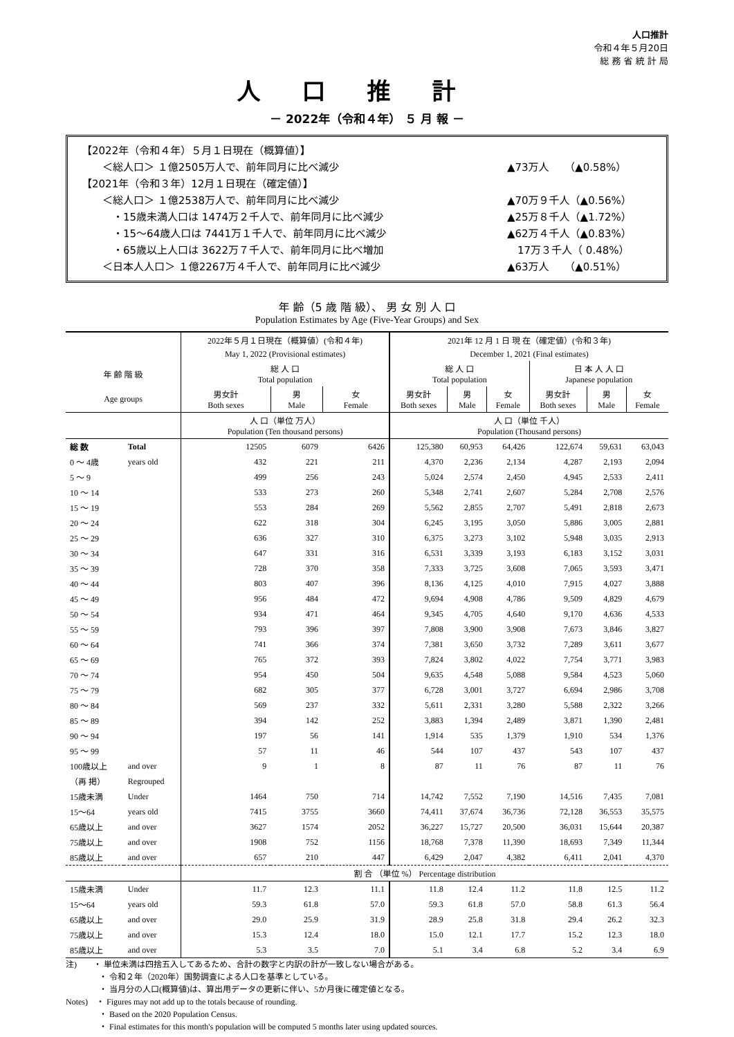人口推計
令和４年５月20日
総 務 省 統 計 局
人口推計
－ 2022年（令和４年） ５ 月 報 －
【2022年（令和４年）５月１日現在（概算値）】
　　＜総人口＞ １億2505万人で、前年同月に比べ減少 ▲73万人　　（▲0.58%）
【2021年（令和３年）12月１日現在（確定値）】
　　＜総人口＞ １億2538万人で、前年同月に比べ減少 ▲70万９千人（▲0.56%）
　　　・15歳未満人口は 1474万２千人で、前年同月に比べ減少 ▲25万８千人（▲1.72%）
　　　・15～64歳人口は 7441万１千人で、前年同月に比べ減少 ▲62万４千人（▲0.83%）
　　　・65歳以上人口は 3622万７千人で、前年同月に比べ増加　17万３千人（ 0.48%）
　　＜日本人人口＞ １億2267万４千人で、前年同月に比べ減少 ▲63万人　　（▲0.51%）
年 齢（5 歳 階 級）、 男 女 別 人 口
Population Estimates by Age (Five-Year Groups) and Sex
| | | 2022年５月１日現在（概算値）(令和４年) | | | 2021年 12 月 1 日 現 在（確定値）(令和３年) | | | | | |
| --- | --- | --- | --- | --- | --- | --- | --- | --- | --- | --- |
| | | May 1, 2022 (Provisional estimates) | | | December 1, 2021 (Final estimates) | | | | | |
| 年 齢 階 級 | | 総 人 口 Total population | | | 総 人 口 Total population | | | 日 本 人 人 口 Japanese population | | |
| Age groups | | 男女計 Both sexes | 男 Male | 女 Female | 男女計 Both sexes | 男 Male | 女 Female | 男女計 Both sexes | 男 Male | 女 Female |
| | | 人 口（単位 万人） Population (Ten thousand persons) | | | 人 口（単位 千人） Population (Thousand persons) | | | | | |
| 総 数 | Total | 12505 | 6079 | 6426 | 125,380 | 60,953 | 64,426 | 122,674 | 59,631 | 63,043 |
| 0 ～ 4歳 | years old | 432 | 221 | 211 | 4,370 | 2,236 | 2,134 | 4,287 | 2,193 | 2,094 |
| 5 ～ 9 | | 499 | 256 | 243 | 5,024 | 2,574 | 2,450 | 4,945 | 2,533 | 2,411 |
| 10 ～ 14 | | 533 | 273 | 260 | 5,348 | 2,741 | 2,607 | 5,284 | 2,708 | 2,576 |
| 15 ～ 19 | | 553 | 284 | 269 | 5,562 | 2,855 | 2,707 | 5,491 | 2,818 | 2,673 |
| 20 ～ 24 | | 622 | 318 | 304 | 6,245 | 3,195 | 3,050 | 5,886 | 3,005 | 2,881 |
| 25 ～ 29 | | 636 | 327 | 310 | 6,375 | 3,273 | 3,102 | 5,948 | 3,035 | 2,913 |
| 30 ～ 34 | | 647 | 331 | 316 | 6,531 | 3,339 | 3,193 | 6,183 | 3,152 | 3,031 |
| 35 ～ 39 | | 728 | 370 | 358 | 7,333 | 3,725 | 3,608 | 7,065 | 3,593 | 3,471 |
| 40 ～ 44 | | 803 | 407 | 396 | 8,136 | 4,125 | 4,010 | 7,915 | 4,027 | 3,888 |
| 45 ～ 49 | | 956 | 484 | 472 | 9,694 | 4,908 | 4,786 | 9,509 | 4,829 | 4,679 |
| 50 ～ 54 | | 934 | 471 | 464 | 9,345 | 4,705 | 4,640 | 9,170 | 4,636 | 4,533 |
| 55 ～ 59 | | 793 | 396 | 397 | 7,808 | 3,900 | 3,908 | 7,673 | 3,846 | 3,827 |
| 60 ～ 64 | | 741 | 366 | 374 | 7,381 | 3,650 | 3,732 | 7,289 | 3,611 | 3,677 |
| 65 ～ 69 | | 765 | 372 | 393 | 7,824 | 3,802 | 4,022 | 7,754 | 3,771 | 3,983 |
| 70 ～ 74 | | 954 | 450 | 504 | 9,635 | 4,548 | 5,088 | 9,584 | 4,523 | 5,060 |
| 75 ～ 79 | | 682 | 305 | 377 | 6,728 | 3,001 | 3,727 | 6,694 | 2,986 | 3,708 |
| 80 ～ 84 | | 569 | 237 | 332 | 5,611 | 2,331 | 3,280 | 5,588 | 2,322 | 3,266 |
| 85 ～ 89 | | 394 | 142 | 252 | 3,883 | 1,394 | 2,489 | 3,871 | 1,390 | 2,481 |
| 90 ～ 94 | | 197 | 56 | 141 | 1,914 | 535 | 1,379 | 1,910 | 534 | 1,376 |
| 95 ～ 99 | | 57 | 11 | 46 | 544 | 107 | 437 | 543 | 107 | 437 |
| 100歳以上 | and over | 9 | 1 | 8 | 87 | 11 | 76 | 87 | 11 | 76 |
| （再 掲） | Regrouped | | | | | | | | | |
| 15歳未満 | Under | 1464 | 750 | 714 | 14,742 | 7,552 | 7,190 | 14,516 | 7,435 | 7,081 |
| 15～64 | years old | 7415 | 3755 | 3660 | 74,411 | 37,674 | 36,736 | 72,128 | 36,553 | 35,575 |
| 65歳以上 | and over | 3627 | 1574 | 2052 | 36,227 | 15,727 | 20,500 | 36,031 | 15,644 | 20,387 |
| 75歳以上 | and over | 1908 | 752 | 1156 | 18,768 | 7,378 | 11,390 | 18,693 | 7,349 | 11,344 |
| 85歳以上 | and over | 657 | 210 | 447 | 6,429 | 2,047 | 4,382 | 6,411 | 2,041 | 4,370 |
| | | 割 合 （単位 %） Percentage distribution | | | | | | | | |
| 15歳未満 | Under | 11.7 | 12.3 | 11.1 | 11.8 | 12.4 | 11.2 | 11.8 | 12.5 | 11.2 |
| 15～64 | years old | 59.3 | 61.8 | 57.0 | 59.3 | 61.8 | 57.0 | 58.8 | 61.3 | 56.4 |
| 65歳以上 | and over | 29.0 | 25.9 | 31.9 | 28.9 | 25.8 | 31.8 | 29.4 | 26.2 | 32.3 |
| 75歳以上 | and over | 15.3 | 12.4 | 18.0 | 15.0 | 12.1 | 17.7 | 15.2 | 12.3 | 18.0 |
| 85歳以上 | and over | 5.3 | 3.5 | 7.0 | 5.1 | 3.4 | 6.8 | 5.2 | 3.4 | 6.9 |
注)　　・ 単位未満は四捨五入してあるため、合計の数字と内訳の計が一致しない場合がある。
　　　　・ 令和２年（2020年）国勢調査による人口を基準としている。
　　　　・ 当月分の人口(概算値)は、算出用データの更新に伴い、5か月後に確定値となる。
Notes)　・ Figures may not add up to the totals because of rounding.
　　　　・ Based on the 2020 Population Census.
　　　　・ Final estimates for this month's population will be computed 5 months later using updated sources.